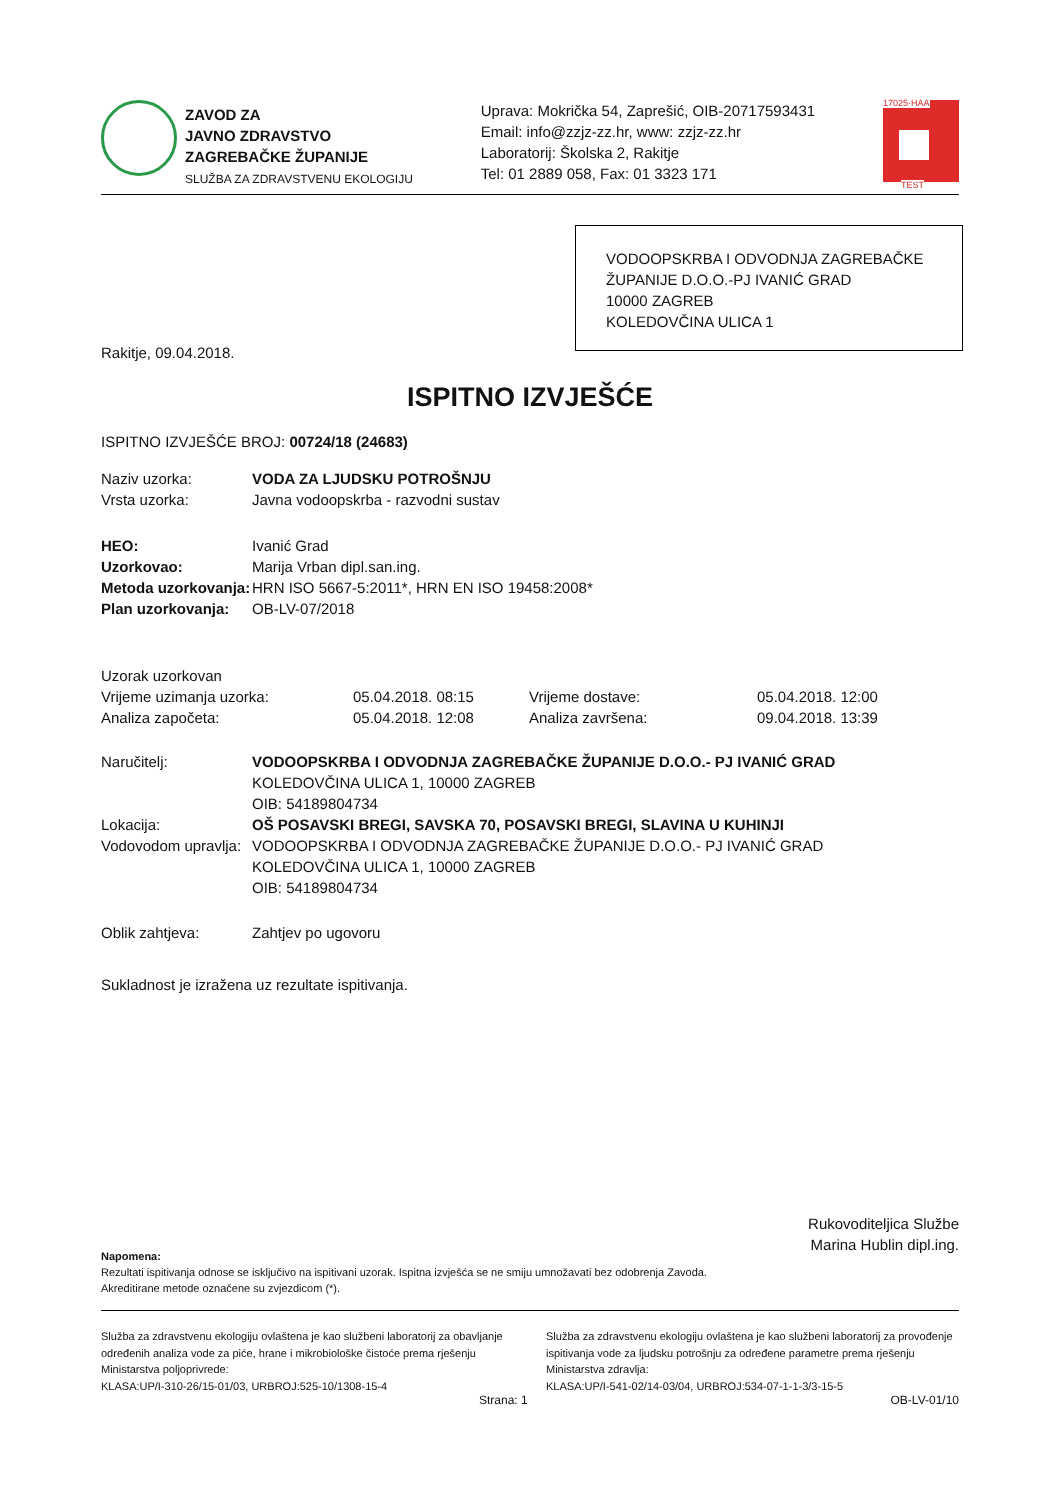ZAVOD ZA
JAVNO ZDRAVSTVO
ZAGREBAČKE ŽUPANIJE
SLUŽBA ZA ZDRAVSTVENU EKOLOGIJU
Uprava: Mokrička 54, Zaprešić, OIB-20717593431
Email: info@zzjz-zz.hr, www: zzjz-zz.hr
Laboratorij: Školska 2, Rakitje
Tel: 01 2889 058, Fax: 01 3323 171
17025·HAA
TEST
VODOOPSKRBA I ODVODNJA ZAGREBAČKE ŽUPANIJE D.O.O.-PJ IVANIĆ GRAD
10000 ZAGREB
KOLEDOVČINA ULICA 1
Rakitje, 09.04.2018.
ISPITNO IZVJEŠĆE
ISPITNO IZVJEŠĆE BROJ: 00724/18 (24683)
| Naziv uzorka: | VODA ZA LJUDSKU POTROŠNJU |
| Vrsta uzorka: | Javna vodoopskrba - razvodni sustav |
| HEO: | Ivanić Grad |
| Uzorkovao: | Marija Vrban dipl.san.ing. |
| Metoda uzorkovanja: | HRN ISO 5667-5:2011*, HRN EN ISO 19458:2008* |
| Plan uzorkovanja: | OB-LV-07/2018 |
| Uzorak uzorkovan | | | |
| Vrijeme uzimanja uzorka: | 05.04.2018. 08:15 | Vrijeme dostave: | 05.04.2018. 12:00 |
| Analiza započeta: | 05.04.2018. 12:08 | Analiza završena: | 09.04.2018. 13:39 |
| Naručitelj: | VODOOPSKRBA I ODVODNJA ZAGREBAČKE ŽUPANIJE D.O.O.- PJ IVANIĆ GRAD KOLEDOVČINA ULICA 1, 10000 ZAGREB OIB: 54189804734 |
| Lokacija: | OŠ POSAVSKI BREGI, SAVSKA 70, POSAVSKI BREGI, SLAVINA U KUHINJI |
| Vodovodom upravlja: | VODOOPSKRBA I ODVODNJA ZAGREBAČKE ŽUPANIJE D.O.O.- PJ IVANIĆ GRAD KOLEDOVČINA ULICA 1, 10000 ZAGREB OIB: 54189804734 |
| Oblik zahtjeva: | Zahtjev po ugovoru |
Sukladnost je izražena uz rezultate ispitivanja.
Rukovoditeljica Službe
Marina Hublin dipl.ing.
Napomena:
Rezultati ispitivanja odnose se isključivo na ispitivani uzorak. Ispitna izvješća se ne smiju umnožavati bez odobrenja Zavoda.
Akreditirane metode označene su zvjezdicom (*).
Služba za zdravstvenu ekologiju ovlaštena je kao službeni laboratorij za obavljanje određenih analiza vode za piće, hrane i mikrobiološke čistoće prema rješenju Ministarstva poljoprivrede:
KLASA:UP/I-310-26/15-01/03, URBROJ:525-10/1308-15-4
Služba za zdravstvenu ekologiju ovlaštena je kao službeni laboratorij za provođenje ispitivanja vode za ljudsku potrošnju za određene parametre prema rješenju Ministarstva zdravlja:
KLASA:UP/I-541-02/14-03/04, URBROJ:534-07-1-1-3/3-15-5
Strana: 1 OB-LV-01/10